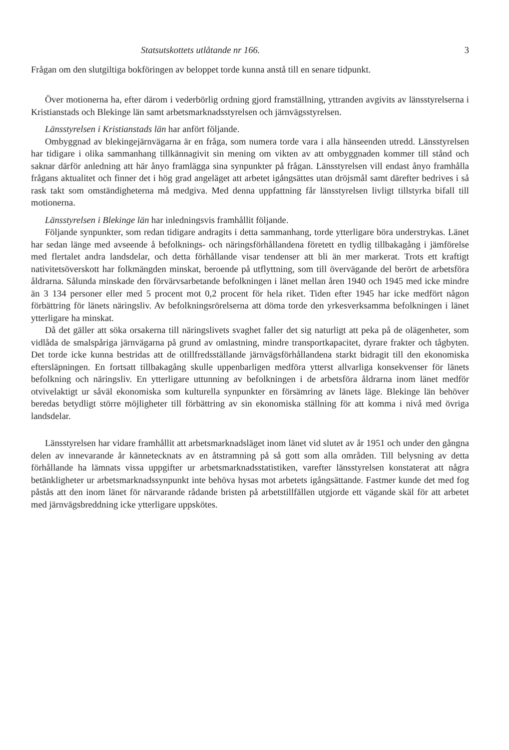Statsutskottets utlåtande nr 166. 3
Frågan om den slutgiltiga bokföringen av beloppet torde kunna anstå till en senare tidpunkt.
Över motionerna ha, efter därom i vederbörlig ordning gjord framställning, yttranden avgivits av länsstyrelserna i Kristianstads och Blekinge län samt arbetsmarknadsstyrelsen och järnvägsstyrelsen.
Länsstyrelsen i Kristianstads län har anfört följande.
Ombyggnad av blekingejärnvägarna är en fråga, som numera torde vara i alla hänseenden utredd. Länsstyrelsen har tidigare i olika sammanhang tillkännagivit sin mening om vikten av att ombyggnaden kommer till stånd och saknar därför anledning att här ånyo framlägga sina synpunkter på frågan. Länsstyrelsen vill endast ånyo framhålla frågans aktualitet och finner det i hög grad angeläget att arbetet igångsättes utan dröjsmål samt därefter bedrives i så rask takt som omständigheterna må medgiva. Med denna uppfattning får länsstyrelsen livligt tillstyrka bifall till motionerna.
Länsstyrelsen i Blekinge län har inledningsvis framhållit följande.
Följande synpunkter, som redan tidigare andragits i detta sammanhang, torde ytterligare böra understrykas. Länet har sedan länge med avseende å befolknings- och näringsförhållandena företett en tydlig tillbakagång i jämförelse med flertalet andra landsdelar, och detta förhållande visar tendenser att bli än mer markerat. Trots ett kraftigt nativitetsöverskott har folkmängden minskat, beroende på utflyttning, som till övervägande del berört de arbetsföra åldrarna. Sålunda minskade den förvärvsarbetande befolkningen i länet mellan åren 1940 och 1945 med icke mindre än 3 134 personer eller med 5 procent mot 0,2 procent för hela riket. Tiden efter 1945 har icke medfört någon förbättring för länets näringsliv. Av befolkningsrörelserna att döma torde den yrkesverksamma befolkningen i länet ytterligare ha minskat.
Då det gäller att söka orsakerna till näringslivets svaghet faller det sig naturligt att peka på de olägenheter, som vidlåda de smalspåriga järnvägarna på grund av omlastning, mindre transportkapacitet, dyrare frakter och tågbyten. Det torde icke kunna bestridas att de otillfredsställande järnvägsförhållandena starkt bidragit till den ekonomiska eftersläpningen. En fortsatt tillbakagång skulle uppenbarligen medföra ytterst allvarliga konsekvenser för länets befolkning och näringsliv. En ytterligare uttunning av befolkningen i de arbetsföra åldrarna inom länet medför otvivelaktigt ur såväl ekonomiska som kulturella synpunkter en försämring av länets läge. Blekinge län behöver beredas betydligt större möjligheter till förbättring av sin ekonomiska ställning för att komma i nivå med övriga landsdelar.
Länsstyrelsen har vidare framhållit att arbetsmarknadsläget inom länet vid slutet av år 1951 och under den gångna delen av innevarande år kännetecknats av en åtstramning på så gott som alla områden. Till belysning av detta förhållande ha lämnats vissa uppgifter ur arbetsmarknadsstatistiken, varefter länsstyrelsen konstaterat att några betänkligheter ur arbetsmarknadssynpunkt inte behöva hysas mot arbetets igångsättande. Fastmer kunde det med fog påstås att den inom länet för närvarande rådande bristen på arbetstillfällen utgjorde ett vägande skäl för att arbetet med järnvägsbreddning icke ytterligare uppskötes.